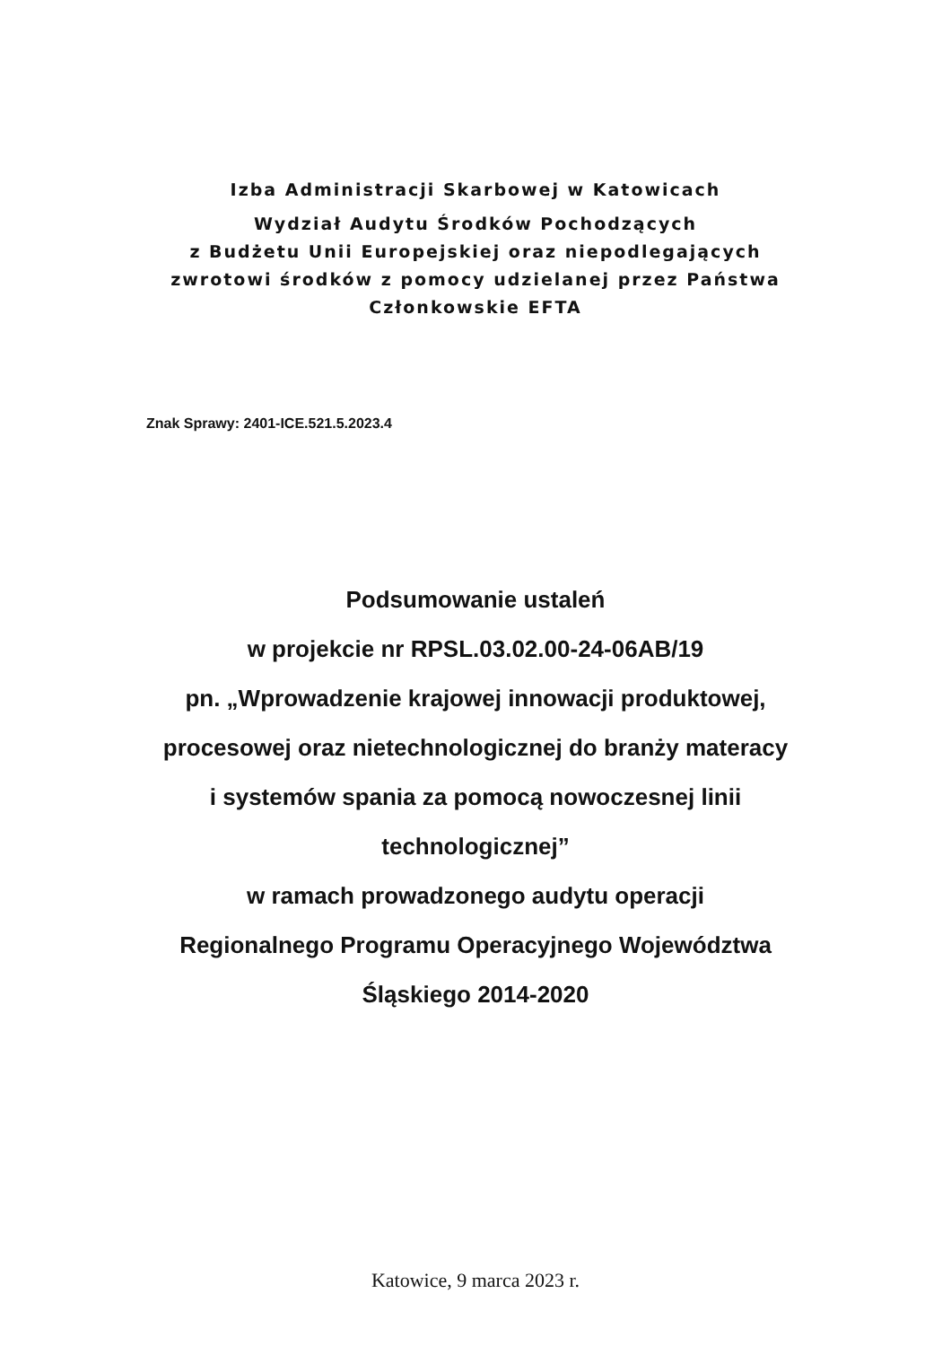Izba Administracji Skarbowej w Katowicach
Wydział Audytu Środków Pochodzących
z Budżetu Unii Europejskiej oraz niepodlegających
zwrotowi środków z pomocy udzielanej przez Państwa
Członkowskie EFTA
Znak Sprawy: 2401-ICE.521.5.2023.4
Podsumowanie ustaleń
w projekcie nr RPSL.03.02.00-24-06AB/19
pn. „Wprowadzenie krajowej innowacji produktowej,
procesowej oraz nietechnologicznej do branży materacy
i systemów spania za pomocą nowoczesnej linii
technologicznej”
w ramach prowadzonego audytu operacji
Regionalnego Programu Operacyjnego Województwa
Śląskiego 2014-2020
Katowice, 9 marca 2023 r.